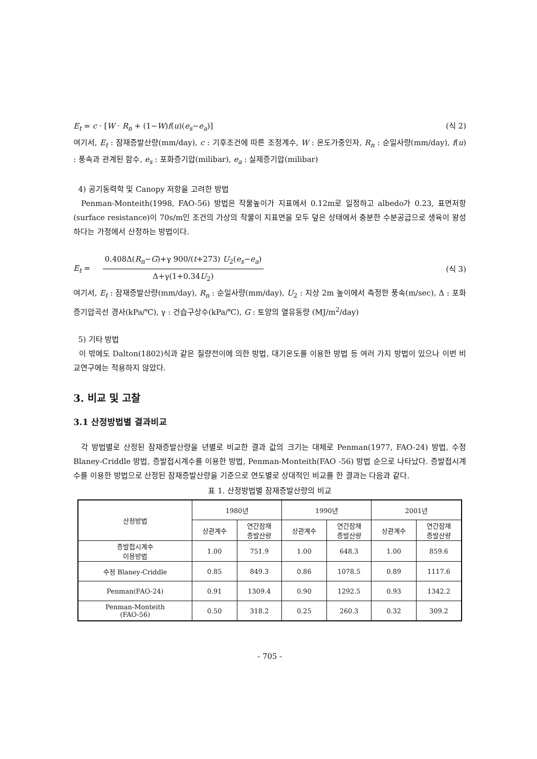E<sub>t</sub> = c · [W · R<sub>n</sub> + (1−W)f(u)(e<sub>s</sub>−e<sub>a</sub>)] (식 2)
여기서, E<sub>t</sub> : 잠재증발산량(mm/day), c : 기후조건에 따른 조정계수, W : 온도가중인자, R<sub>n</sub> : 순일사량(mm/day), f(u) : 풍속과 관계된 함수, e<sub>s</sub> : 포화증기압(milibar), e<sub>a</sub> : 실제증기압(milibar)
4) 공기동력학 및 Canopy 저항을 고려한 방법
Penman-Monteith(1998, FAO-56) 방법은 작물높이가 지표에서 0.12m로 일정하고 albedo가 0.23, 표면저항(surface resistance)이 70s/m인 조건의 가상의 작물이 지표면을 모두 덮은 상태에서 충분한 수분공급으로 생육이 왕성하다는 가정에서 산정하는 방법이다.
E<sub>t</sub> = 0.408Δ(R<sub>n</sub>−G)+γ 900/(t+273) U<sub>2</sub>(e<sub>s</sub>−e<sub>a</sub>) Δ+γ(1+0.34U<sub>2</sub>) (식 3)
여기서, E<sub>t</sub> : 잠재증발산량(mm/day), R<sub>n</sub> : 순일사량(mm/day), U<sub>2</sub> : 지상 2m 높이에서 측정한 풍속(m/sec), Δ : 포화증기압곡선 경사(kPa/℃), γ : 건습구상수(kPa/℃), G : 토양의 열유동량 (MJ/m<sup>2</sup>/day)
5) 기타 방법
이 밖에도 Dalton(1802)식과 같은 질량전이에 의한 방법, 대기온도를 이용한 방법 등 여러 가지 방법이 있으나 이번 비교연구에는 적용하지 않았다.
3. 비교 및 고찰
3.1 산정방법별 결과비교
각 방법별로 산정된 잠재증발산량을 년별로 비교한 결과 값의 크기는 대체로 Penman(1977, FAO-24) 방법, 수정 Blaney-Criddle 방법, 증발접시계수를 이용한 방법, Penman-Monteith(FAO -56) 방법 순으로 나타났다. 증발접시계수를 이용한 방법으로 산정된 잠재증발산량을 기준으로 연도별로 상대적인 비교를 한 결과는 다음과 같다.
표 1. 산정방법별 잠재증발산량의 비교
| 산정방법 | 1980년 | | 1990년 | | 2001년 | |
| --- | --- | --- | --- | --- | --- | --- |
| | 상관계수 | 연간잠재 증발산량 | 상관계수 | 연간잠재 증발산량 | 상관계수 | 연간잠재 증발산량 |
| 증발접시계수 이용방법 | 1.00 | 751.9 | 1.00 | 648.3 | 1.00 | 859.6 |
| 수정 Blaney-Criddle | 0.85 | 849.3 | 0.86 | 1078.5 | 0.89 | 1117.6 |
| Penman(FAO-24) | 0.91 | 1309.4 | 0.90 | 1292.5 | 0.93 | 1342.2 |
| Penman-Monteith (FAO-56) | 0.50 | 318.2 | 0.25 | 260.3 | 0.32 | 309.2 |
- 705 -